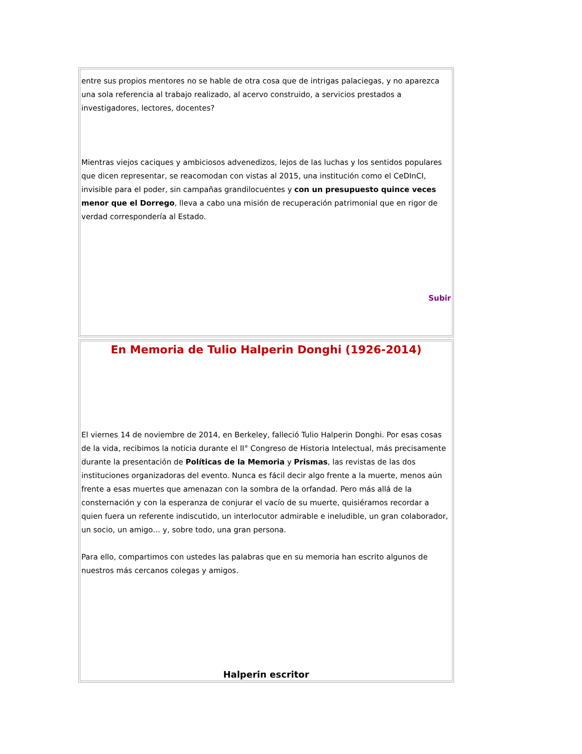entre sus propios mentores no se hable de otra cosa que de intrigas palaciegas, y no aparezca una sola referencia al trabajo realizado, al acervo construido, a servicios prestados a investigadores, lectores, docentes?
Mientras viejos caciques y ambiciosos advenedizos, lejos de las luchas y los sentidos populares que dicen representar, se reacomodan con vistas al 2015, una institución como el CeDInCI, invisible para el poder, sin campañas grandilocuentes y con un presupuesto quince veces menor que el Dorrego, lleva a cabo una misión de recuperación patrimonial que en rigor de verdad correspondería al Estado.
Subir
En Memoria de Tulio Halperin Donghi (1926-2014)
El viernes 14 de noviembre de 2014, en Berkeley, falleció Tulio Halperin Donghi. Por esas cosas de la vida, recibimos la noticia durante el II° Congreso de Historia Intelectual, más precisamente durante la presentación de Políticas de la Memoria y Prismas, las revistas de las dos instituciones organizadoras del evento. Nunca es fácil decir algo frente a la muerte, menos aún frente a esas muertes que amenazan con la sombra de la orfandad. Pero más allá de la consternación y con la esperanza de conjurar el vacío de su muerte, quisiéramos recordar a quien fuera un referente indiscutido, un interlocutor admirable e ineludible, un gran colaborador, un socio, un amigo… y, sobre todo, una gran persona.
Para ello, compartimos con ustedes las palabras que en su memoria han escrito algunos de nuestros más cercanos colegas y amigos.
Halperin escritor